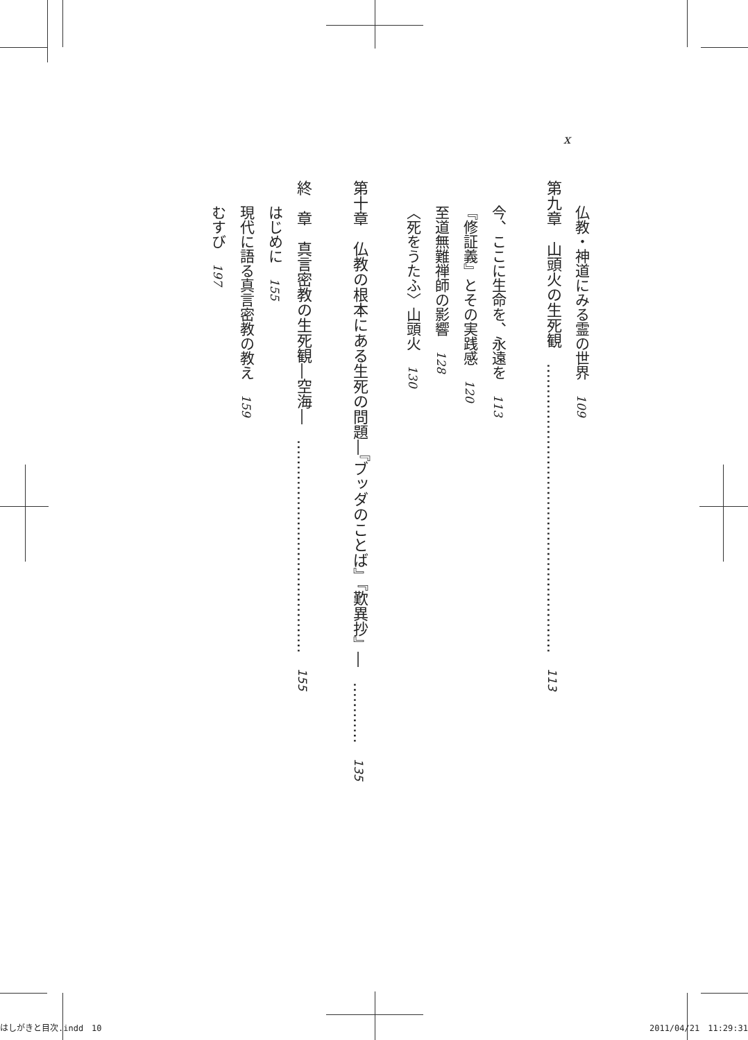x
仏教・神道にみる霊の世界　109
第九章　山頭火の生死観　…………………………………………………　113
今、ここに生命を、永遠を　113
『修証義』とその実践感　120
至道無難禅師の影響　128
〈死をうたふ〉山頭火　130
第十章　仏教の根本にある生死の問題―『ブッダのことば』『歎異抄』―　…………　135
終　章　真言密教の生死観―空海―　……………………………………　155
はじめに　155
現代に語る真言密教の教え　159
むすび　197
はしがきと目次.indd　10 2011/04/21　11:29:31